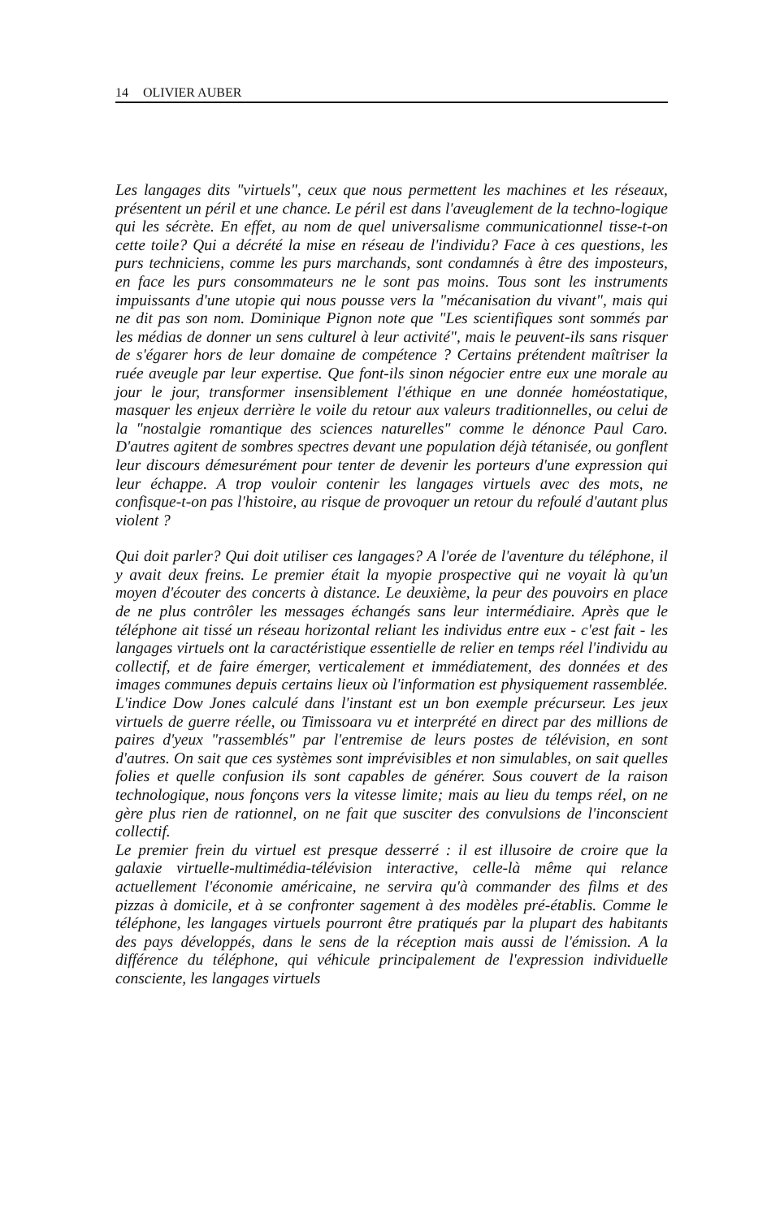14 OLIVIER AUBER
Les langages dits "virtuels", ceux que nous permettent les machines et les réseaux, présentent un péril et une chance. Le péril est dans l'aveuglement de la techno-logique qui les sécrète. En effet, au nom de quel universalisme communicationnel tisse-t-on cette toile? Qui a décrété la mise en réseau de l'individu? Face à ces questions, les purs techniciens, comme les purs marchands, sont condamnés à être des imposteurs, en face les purs consommateurs ne le sont pas moins. Tous sont les instruments impuissants d'une utopie qui nous pousse vers la "mécanisation du vivant", mais qui ne dit pas son nom. Dominique Pignon note que "Les scientifiques sont sommés par les médias de donner un sens culturel à leur activité", mais le peuvent-ils sans risquer de s'égarer hors de leur domaine de compétence ? Certains prétendent maîtriser la ruée aveugle par leur expertise. Que font-ils sinon négocier entre eux une morale au jour le jour, transformer insensiblement l'éthique en une donnée homéostatique, masquer les enjeux derrière le voile du retour aux valeurs traditionnelles, ou celui de la "nostalgie romantique des sciences naturelles" comme le dénonce Paul Caro. D'autres agitent de sombres spectres devant une population déjà tétanisée, ou gonflent leur discours démesurément pour tenter de devenir les porteurs d'une expression qui leur échappe. A trop vouloir contenir les langages virtuels avec des mots, ne confisque-t-on pas l'histoire, au risque de provoquer un retour du refoulé d'autant plus violent ?
Qui doit parler? Qui doit utiliser ces langages? A l'orée de l'aventure du téléphone, il y avait deux freins. Le premier était la myopie prospective qui ne voyait là qu'un moyen d'écouter des concerts à distance. Le deuxième, la peur des pouvoirs en place de ne plus contrôler les messages échangés sans leur intermédiaire. Après que le téléphone ait tissé un réseau horizontal reliant les individus entre eux - c'est fait - les langages virtuels ont la caractéristique essentielle de relier en temps réel l'individu au collectif, et de faire émerger, verticalement et immédiatement, des données et des images communes depuis certains lieux où l'information est physiquement rassemblée. L'indice Dow Jones calculé dans l'instant est un bon exemple précurseur. Les jeux virtuels de guerre réelle, ou Timissoara vu et interprété en direct par des millions de paires d'yeux "rassemblés" par l'entremise de leurs postes de télévision, en sont d'autres. On sait que ces systèmes sont imprévisibles et non simulables, on sait quelles folies et quelle confusion ils sont capables de générer. Sous couvert de la raison technologique, nous fonçons vers la vitesse limite; mais au lieu du temps réel, on ne gère plus rien de rationnel, on ne fait que susciter des convulsions de l'inconscient collectif.
Le premier frein du virtuel est presque desserré : il est illusoire de croire que la galaxie virtuelle-multimédia-télévision interactive, celle-là même qui relance actuellement l'économie américaine, ne servira qu'à commander des films et des pizzas à domicile, et à se confronter sagement à des modèles pré-établis. Comme le téléphone, les langages virtuels pourront être pratiqués par la plupart des habitants des pays développés, dans le sens de la réception mais aussi de l'émission. A la différence du téléphone, qui véhicule principalement de l'expression individuelle consciente, les langages virtuels